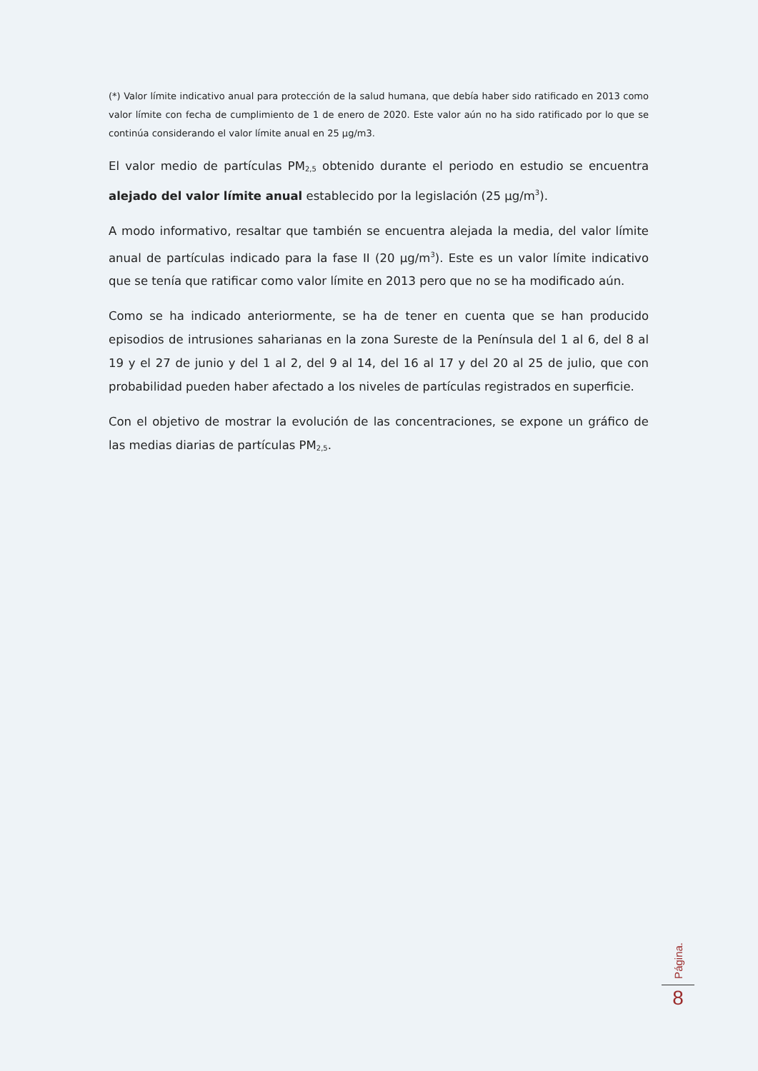(*) Valor límite indicativo anual para protección de la salud humana, que debía haber sido ratificado en 2013 como valor límite con fecha de cumplimiento de 1 de enero de 2020. Este valor aún no ha sido ratificado por lo que se continúa considerando el valor límite anual en 25 µg/m3.
El valor medio de partículas PM<sub>2,5</sub> obtenido durante el periodo en estudio se encuentra alejado del valor límite anual establecido por la legislación (25 µg/m<sup>3</sup>).
A modo informativo, resaltar que también se encuentra alejada la media, del valor límite anual de partículas indicado para la fase II (20 µg/m<sup>3</sup>). Este es un valor límite indicativo que se tenía que ratificar como valor límite en 2013 pero que no se ha modificado aún.
Como se ha indicado anteriormente, se ha de tener en cuenta que se han producido episodios de intrusiones saharianas en la zona Sureste de la Península del 1 al 6, del 8 al 19 y el 27 de junio y del 1 al 2, del 9 al 14, del 16 al 17 y del 20 al 25 de julio, que con probabilidad pueden haber afectado a los niveles de partículas registrados en superficie.
Con el objetivo de mostrar la evolución de las concentraciones, se expone un gráfico de las medias diarias de partículas PM<sub>2,5</sub>.
Página.
8